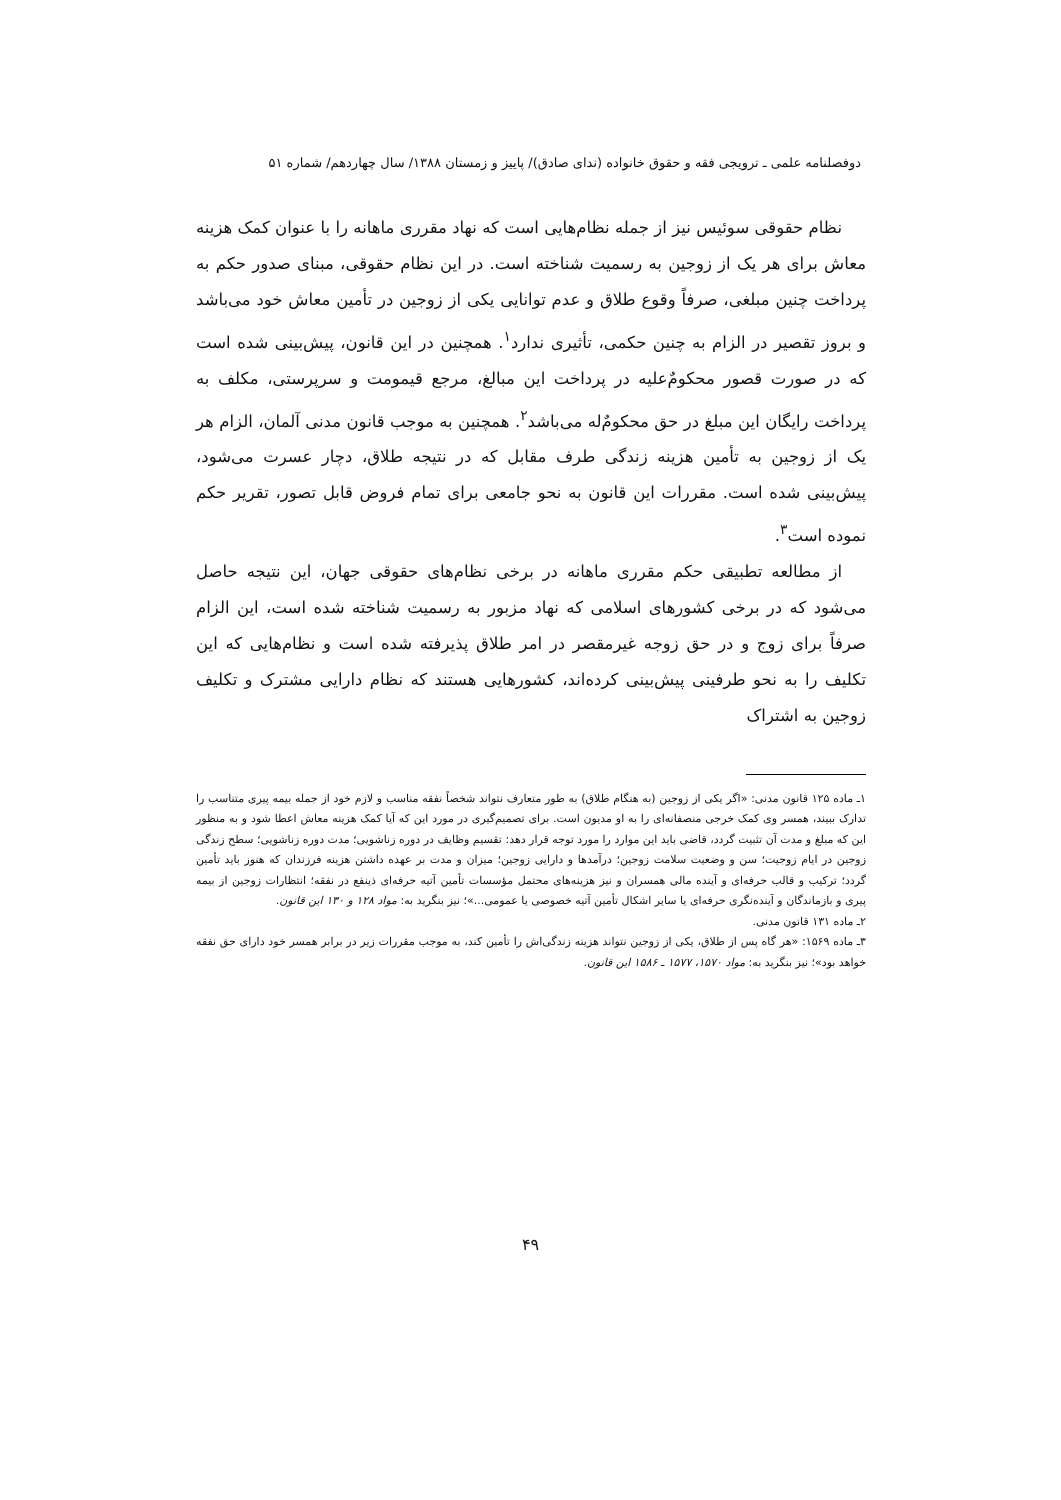دوفصلنامه علمی ـ ترویجی فقه و حقوق خانواده (ندای صادق)/ پاییز و زمستان ۱۳۸۸/ سال چهاردهم/ شماره ۵۱
نظام حقوقی سوئیس نیز از جمله نظام‌هایی است که نهاد مقرری ماهانه را با عنوان کمک هزینه معاش برای هر یک از زوجین به رسمیت شناخته است. در این نظام حقوقی، مبنای صدور حکم به پرداخت چنین مبلغی، صرفاً وقوع طلاق و عدم توانایی یکی از زوجین در تأمین معاش خود می‌باشد و بروز تقصیر در الزام به چنین حکمی، تأثیری ندارد<sup>۱</sup>. همچنین در این قانون، پیش‌بینی شده است که در صورت قصور محکومٌ‌علیه در پرداخت این مبالغ، مرجع قیمومت و سرپرستی، مکلف به پرداخت رایگان این مبلغ در حق محکومٌ‌له می‌باشد<sup>۲</sup>. همچنین به موجب قانون مدنی آلمان، الزام هر یک از زوجین به تأمین هزینه زندگی طرف مقابل که در نتیجه طلاق، دچار عسرت می‌شود، پیش‌بینی شده است. مقررات این قانون به نحو جامعی برای تمام فروض قابل تصور، تقریر حکم نموده است<sup>۳</sup>.
از مطالعه تطبیقی حکم مقرری ماهانه در برخی نظام‌های حقوقی جهان، این نتیجه حاصل می‌شود که در برخی کشورهای اسلامی که نهاد مزبور به رسمیت شناخته شده است، این الزام صرفاً برای زوج و در حق زوجه غیرمقصر در امر طلاق پذیرفته شده است و نظام‌هایی که این تکلیف را به نحو طرفینی پیش‌بینی کرده‌اند، کشورهایی هستند که نظام دارایی مشترک و تکلیف زوجین به اشتراک
۱ـ ماده ۱۲۵ قانون مدنی: «اگر یکی از زوجین (به هنگام طلاق) به طور متعارف نتواند شخصاً نفقه مناسب و لازم خود از جمله بیمه پیری متناسب را تدارک ببیند، همسر وی کمک خرجی منصفانه‌ای را به او مدیون است. برای تصمیم‌گیری در مورد این که آیا کمک هزینه معاش اعطا شود و به منظور این که مبلغ و مدت آن تثبیت گردد، قاضی باید این موارد را مورد توجه قرار دهد: تقسیم وظایف در دوره زناشویی؛ مدت دوره زناشویی؛ سطح زندگی زوجین در ایام زوجیت؛ سن و وضعیت سلامت زوجین؛ درآمدها و دارایی زوجین؛ میزان و مدت بر عهده داشتن هزینه فرزندان که هنوز باید تأمین گردد؛ ترکیب و قالب حرفه‌ای و آینده مالی همسران و نیز هزینه‌های محتمل مؤسسات تأمین آتیه حرفه‌ای ذینفع در نفقه؛ انتظارات زوجین از بیمه پیری و بازماندگان و آینده‌نگری حرفه‌ای یا سایر اشکال تأمین آتیه خصوصی یا عمومی...»؛ نیز بنگرید به: مواد ۱۲۸ و ۱۳۰ این قانون.
۲ـ ماده ۱۳۱ قانون مدنی.
۳ـ ماده ۱۵۶۹: «هر گاه پس از طلاق، یکی از زوجین نتواند هزینه زندگی‌اش را تأمین کند، به موجب مقررات زیر در برابر همسر خود دارای حق نفقه خواهد بود»؛ نیز بنگرید به: مواد ۱۵۷۰، ۱۵۷۷ ـ ۱۵۸۶ این قانون.
۴۹